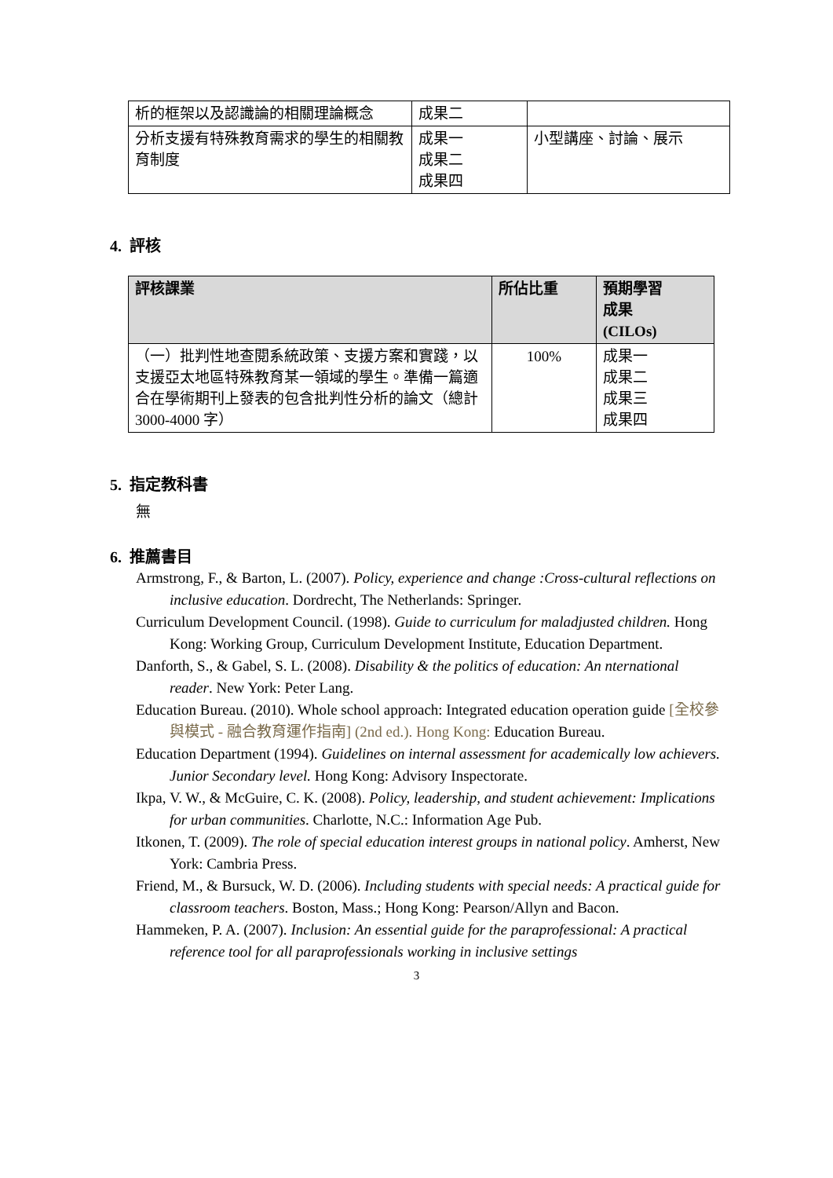| 析的框架以及認識論的相關理論概念 | 成果二 | |
| 分析支援有特殊教育需求的學生的相關教育制度 | 成果一 成果二 成果四 | 小型講座、討論、展示 |
4. 評核
| 評核課業 | 所佔比重 | 預期學習 成果 (CILOs) |
| --- | --- | --- |
| （一）批判性地查閱系統政策、支援方案和實踐，以支援亞太地區特殊教育某一領域的學生。準備一篇適合在學術期刊上發表的包含批判性分析的論文（總計 3000-4000 字） | 100% | 成果一 成果二 成果三 成果四 |
5. 指定教科書
無
6. 推薦書目
Armstrong, F., & Barton, L. (2007). Policy, experience and change :Cross-cultural reflections on inclusive education. Dordrecht, The Netherlands: Springer.
Curriculum Development Council. (1998). Guide to curriculum for maladjusted children. Hong Kong: Working Group, Curriculum Development Institute, Education Department.
Danforth, S., & Gabel, S. L. (2008). Disability & the politics of education: An nternational reader. New York: Peter Lang.
Education Bureau. (2010). Whole school approach: Integrated education operation guide [全校參與模式 - 融合教育運作指南] (2nd ed.). Hong Kong: Education Bureau.
Education Department (1994). Guidelines on internal assessment for academically low achievers. Junior Secondary level. Hong Kong: Advisory Inspectorate.
Ikpa, V. W., & McGuire, C. K. (2008). Policy, leadership, and student achievement: Implications for urban communities. Charlotte, N.C.: Information Age Pub.
Itkonen, T. (2009). The role of special education interest groups in national policy. Amherst, New York: Cambria Press.
Friend, M., & Bursuck, W. D. (2006). Including students with special needs: A practical guide for classroom teachers. Boston, Mass.; Hong Kong: Pearson/Allyn and Bacon.
Hammeken, P. A. (2007). Inclusion: An essential guide for the paraprofessional: A practical reference tool for all paraprofessionals working in inclusive settings
3